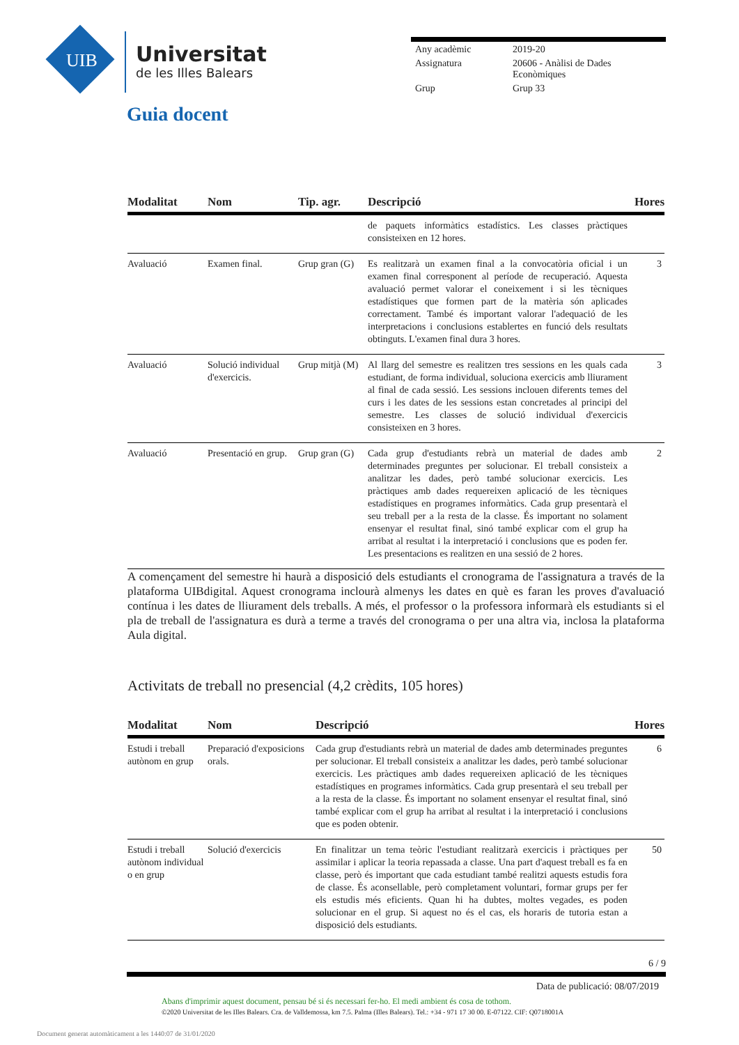UIB
Universitat
de les Illes Balears
| Any acadèmic | 2019-20 |
| Assignatura | 20606 - Anàlisi de Dades Econòmiques |
| Grup | Grup 33 |
Guia docent
| Modalitat | Nom | Tip. agr. | Descripció | Hores |
| --- | --- | --- | --- | --- |
| | | | de paquets informàtics estadístics. Les classes pràctiques consisteixen en 12 hores. | |
| Avaluació | Examen final. | Grup gran (G) | Es realitzarà un examen final a la convocatòria oficial i un examen final corresponent al període de recuperació. Aquesta avaluació permet valorar el coneixement i si les tècniques estadístiques que formen part de la matèria són aplicades correctament. També és important valorar l'adequació de les interpretacions i conclusions establertes en funció dels resultats obtinguts. L'examen final dura 3 hores. | 3 |
| Avaluació | Solució individual d'exercicis. | Grup mitjà (M) | Al llarg del semestre es realitzen tres sessions en les quals cada estudiant, de forma individual, soluciona exercicis amb lliurament al final de cada sessió. Les sessions inclouen diferents temes del curs i les dates de les sessions estan concretades al principi del semestre. Les classes de solució individual d'exercicis consisteixen en 3 hores. | 3 |
| Avaluació | Presentació en grup. | Grup gran (G) | Cada grup d'estudiants rebrà un material de dades amb determinades preguntes per solucionar. El treball consisteix a analitzar les dades, però també solucionar exercicis. Les pràctiques amb dades requereixen aplicació de les tècniques estadístiques en programes informàtics. Cada grup presentarà el seu treball per a la resta de la classe. És important no solament ensenyar el resultat final, sinó també explicar com el grup ha arribat al resultat i la interpretació i conclusions que es poden fer. Les presentacions es realitzen en una sessió de 2 hores. | 2 |
A començament del semestre hi haurà a disposició dels estudiants el cronograma de l'assignatura a través de la plataforma UIBdigital. Aquest cronograma inclourà almenys les dates en què es faran les proves d'avaluació contínua i les dates de lliurament dels treballs. A més, el professor o la professora informarà els estudiants si el pla de treball de l'assignatura es durà a terme a través del cronograma o per una altra via, inclosa la plataforma Aula digital.
Activitats de treball no presencial (4,2 crèdits, 105 hores)
| Modalitat | Nom | Descripció | Hores |
| --- | --- | --- | --- |
| Estudi i treball autònom en grup | Preparació d'exposicions orals. | Cada grup d'estudiants rebrà un material de dades amb determinades preguntes per solucionar. El treball consisteix a analitzar les dades, però també solucionar exercicis. Les pràctiques amb dades requereixen aplicació de les tècniques estadístiques en programes informàtics. Cada grup presentarà el seu treball per a la resta de la classe. És important no solament ensenyar el resultat final, sinó també explicar com el grup ha arribat al resultat i la interpretació i conclusions que es poden obtenir. | 6 |
| Estudi i treball autònom individual o en grup | Solució d'exercicis | En finalitzar un tema teòric l'estudiant realitzarà exercicis i pràctiques per assimilar i aplicar la teoria repassada a classe. Una part d'aquest treball es fa en classe, però és important que cada estudiant també realitzi aquests estudis fora de classe. És aconsellable, però completament voluntari, formar grups per fer els estudis més eficients. Quan hi ha dubtes, moltes vegades, es poden solucionar en el grup. Si aquest no és el cas, els horaris de tutoria estan a disposició dels estudiants. | 50 |
6 / 9
Data de publicació: 08/07/2019
Abans d'imprimir aquest document, pensau bé si és necessari fer-ho. El medi ambient és cosa de tothom.
©2020 Universitat de les Illes Balears. Cra. de Valldemossa, km 7.5. Palma (Illes Balears). Tel.: +34 - 971 17 30 00. E-07122. CIF: Q0718001A
Document generat automàticament a les 1440:07 de 31/01/2020